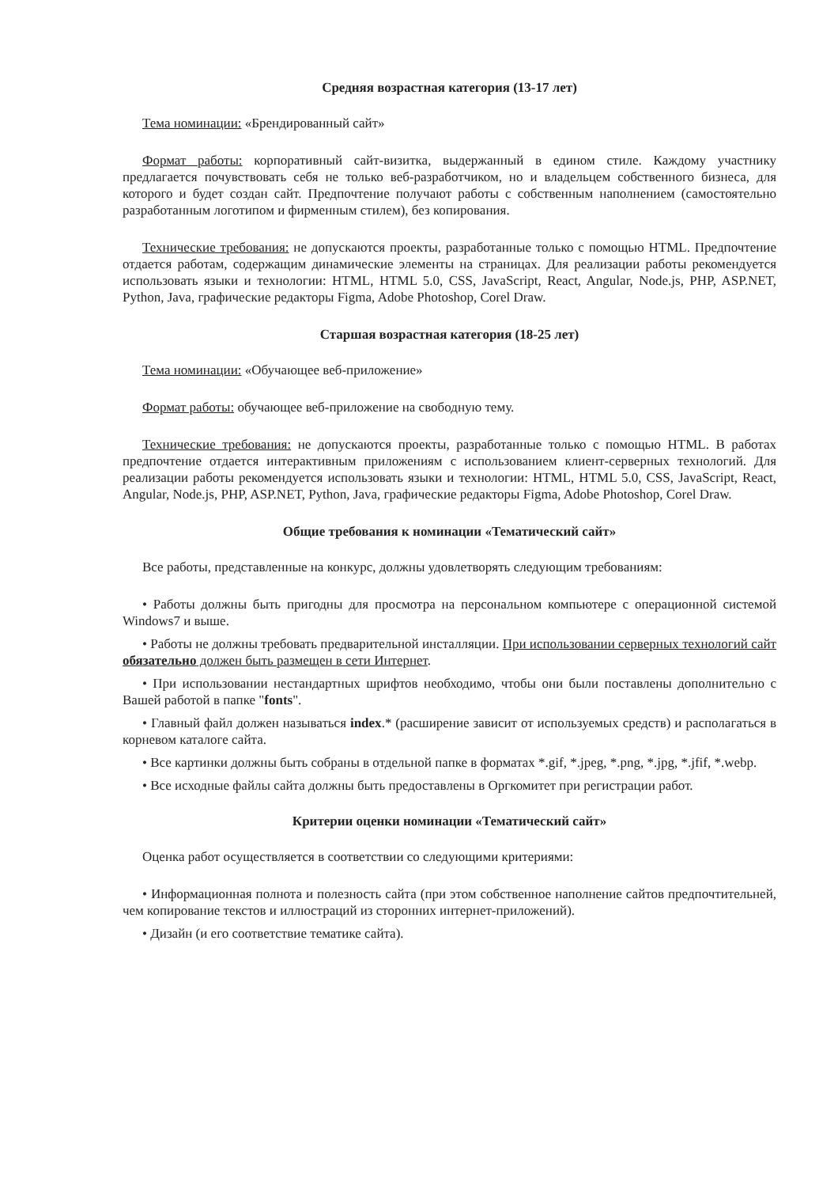Средняя возрастная категория (13-17 лет)
Тема номинации: «Брендированный сайт»
Формат работы: корпоративный сайт-визитка, выдержанный в едином стиле. Каждому участнику предлагается почувствовать себя не только веб-разработчиком, но и владельцем собственного бизнеса, для которого и будет создан сайт. Предпочтение получают работы с собственным наполнением (самостоятельно разработанным логотипом и фирменным стилем), без копирования.
Технические требования: не допускаются проекты, разработанные только с помощью HTML. Предпочтение отдается работам, содержащим динамические элементы на страницах. Для реализации работы рекомендуется использовать языки и технологии: HTML, HTML 5.0, CSS, JavaScript, React, Angular, Node.js, PHP, ASP.NET, Python, Java, графические редакторы Figma, Adobe Photoshop, Corel Draw.
Старшая возрастная категория (18-25 лет)
Тема номинации: «Обучающее веб-приложение»
Формат работы: обучающее веб-приложение на свободную тему.
Технические требования: не допускаются проекты, разработанные только с помощью HTML. В работах предпочтение отдается интерактивным приложениям с использованием клиент-серверных технологий. Для реализации работы рекомендуется использовать языки и технологии: HTML, HTML 5.0, CSS, JavaScript, React, Angular, Node.js, PHP, ASP.NET, Python, Java, графические редакторы Figma, Adobe Photoshop, Corel Draw.
Общие требования к номинации «Тематический сайт»
Все работы, представленные на конкурс, должны удовлетворять следующим требованиям:
• Работы должны быть пригодны для просмотра на персональном компьютере с операционной системой Windows7 и выше.
• Работы не должны требовать предварительной инсталляции. При использовании серверных технологий сайт обязательно должен быть размещен в сети Интернет.
• При использовании нестандартных шрифтов необходимо, чтобы они были поставлены дополнительно с Вашей работой в папке "fonts".
• Главный файл должен называться index.* (расширение зависит от используемых средств) и располагаться в корневом каталоге сайта.
• Все картинки должны быть собраны в отдельной папке в форматах *.gif, *.jpeg, *.png, *.jpg, *.jfif, *.webp.
• Все исходные файлы сайта должны быть предоставлены в Оргкомитет при регистрации работ.
Критерии оценки номинации «Тематический сайт»
Оценка работ осуществляется в соответствии со следующими критериями:
• Информационная полнота и полезность сайта (при этом собственное наполнение сайтов предпочтительней, чем копирование текстов и иллюстраций из сторонних интернет-приложений).
• Дизайн (и его соответствие тематике сайта).